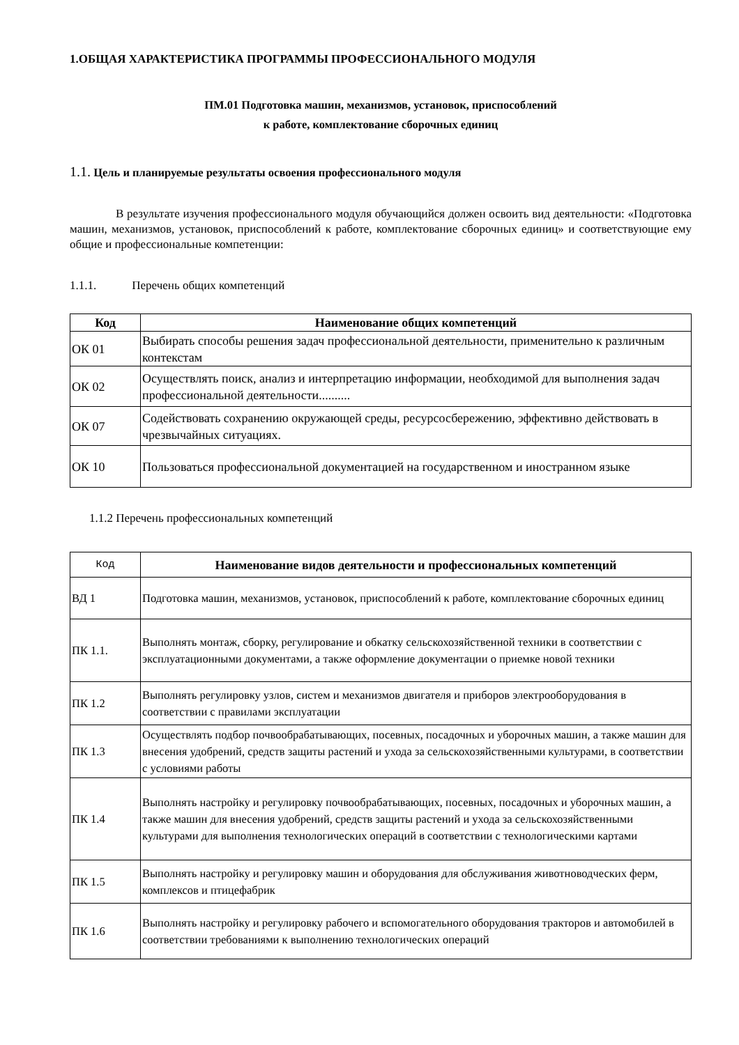1.ОБЩАЯ ХАРАКТЕРИСТИКА ПРОГРАММЫ ПРОФЕССИОНАЛЬНОГО МОДУЛЯ
ПМ.01 Подготовка машин, механизмов, установок, приспособлений
к работе, комплектование сборочных единиц
1.1. Цель и планируемые результаты освоения профессионального модуля
В результате изучения профессионального модуля обучающийся должен освоить вид деятельности: «Подготовка машин, механизмов, установок, приспособлений к работе, комплектование сборочных единиц» и соответствующие ему общие и профессиональные компетенции:
1.1.1. Перечень общих компетенций
| Код | Наименование общих компетенций |
| --- | --- |
| ОК 01 | Выбирать способы решения задач профессиональной деятельности, применительно к различным контекстам |
| ОК 02 | Осуществлять поиск, анализ и интерпретацию информации, необходимой для выполнения задач профессиональной деятельности.......... |
| ОК 07 | Содействовать сохранению окружающей среды, ресурсосбережению, эффективно действовать в чрезвычайных ситуациях. |
| ОК 10 | Пользоваться профессиональной документацией на государственном и иностранном языке |
1.1.2 Перечень профессиональных компетенций
| Код | Наименование видов деятельности и профессиональных компетенций |
| ВД 1 | Подготовка машин, механизмов, установок, приспособлений к работе, комплектование сборочных единиц |
| ПК 1.1. | Выполнять монтаж, сборку, регулирование и обкатку сельскохозяйственной техники в соответствии с эксплуатационными документами, а также оформление документации о приемке новой техники |
| ПК 1.2 | Выполнять регулировку узлов, систем и механизмов двигателя и приборов электрооборудования в соответствии с правилами эксплуатации |
| ПК 1.3 | Осуществлять подбор почвообрабатывающих, посевных, посадочных и уборочных машин, а также машин для внесения удобрений, средств защиты растений и ухода за сельскохозяйственными культурами, в соответствии с условиями работы |
| ПК 1.4 | Выполнять настройку и регулировку почвообрабатывающих, посевных, посадочных и уборочных машин, а также машин для внесения удобрений, средств защиты растений и ухода за сельскохозяйственными культурами для выполнения технологических операций в соответствии с технологическими картами |
| ПК 1.5 | Выполнять настройку и регулировку машин и оборудования для обслуживания животноводческих ферм, комплексов и птицефабрик |
| ПК 1.6 | Выполнять настройку и регулировку рабочего и вспомогательного оборудования тракторов и автомобилей в соответствии требованиями к выполнению технологических операций |